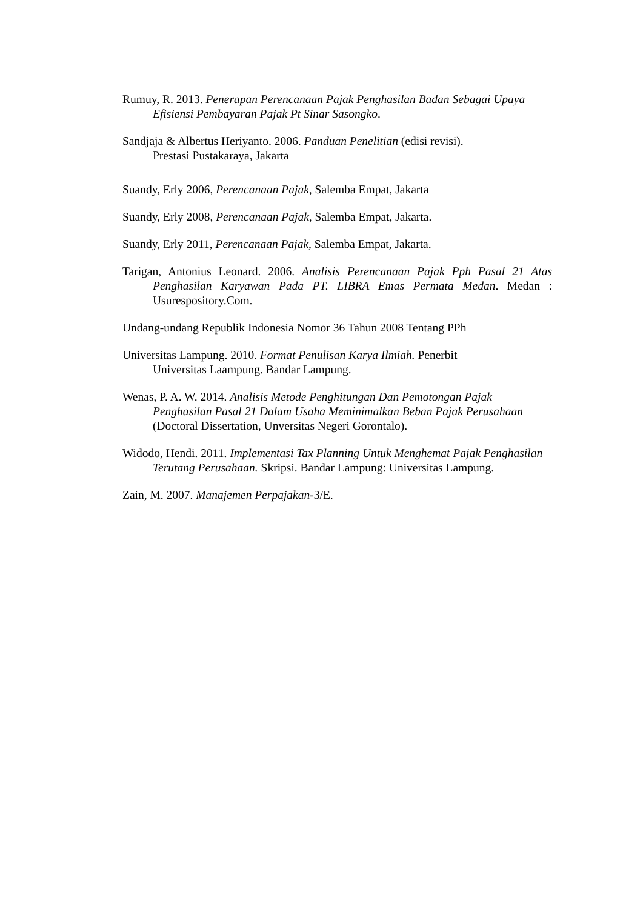Rumuy, R. 2013. Penerapan Perencanaan Pajak Penghasilan Badan Sebagai Upaya Efisiensi Pembayaran Pajak Pt Sinar Sasongko.
Sandjaja & Albertus Heriyanto. 2006. Panduan Penelitian (edisi revisi).
Prestasi Pustakaraya, Jakarta
Suandy, Erly 2006, Perencanaan Pajak, Salemba Empat, Jakarta
Suandy, Erly 2008, Perencanaan Pajak, Salemba Empat, Jakarta.
Suandy, Erly 2011, Perencanaan Pajak, Salemba Empat, Jakarta.
Tarigan, Antonius Leonard. 2006. Analisis Perencanaan Pajak Pph Pasal 21 Atas Penghasilan Karyawan Pada PT. LIBRA Emas Permata Medan. Medan : Usurespository.Com.
Undang-undang Republik Indonesia Nomor 36 Tahun 2008 Tentang PPh
Universitas Lampung. 2010. Format Penulisan Karya Ilmiah. Penerbit
Universitas Laampung. Bandar Lampung.
Wenas, P. A. W. 2014. Analisis Metode Penghitungan Dan Pemotongan Pajak Penghasilan Pasal 21 Dalam Usaha Meminimalkan Beban Pajak Perusahaan (Doctoral Dissertation, Unversitas Negeri Gorontalo).
Widodo, Hendi. 2011. Implementasi Tax Planning Untuk Menghemat Pajak Penghasilan Terutang Perusahaan. Skripsi. Bandar Lampung: Universitas Lampung.
Zain, M. 2007. Manajemen Perpajakan-3/E.